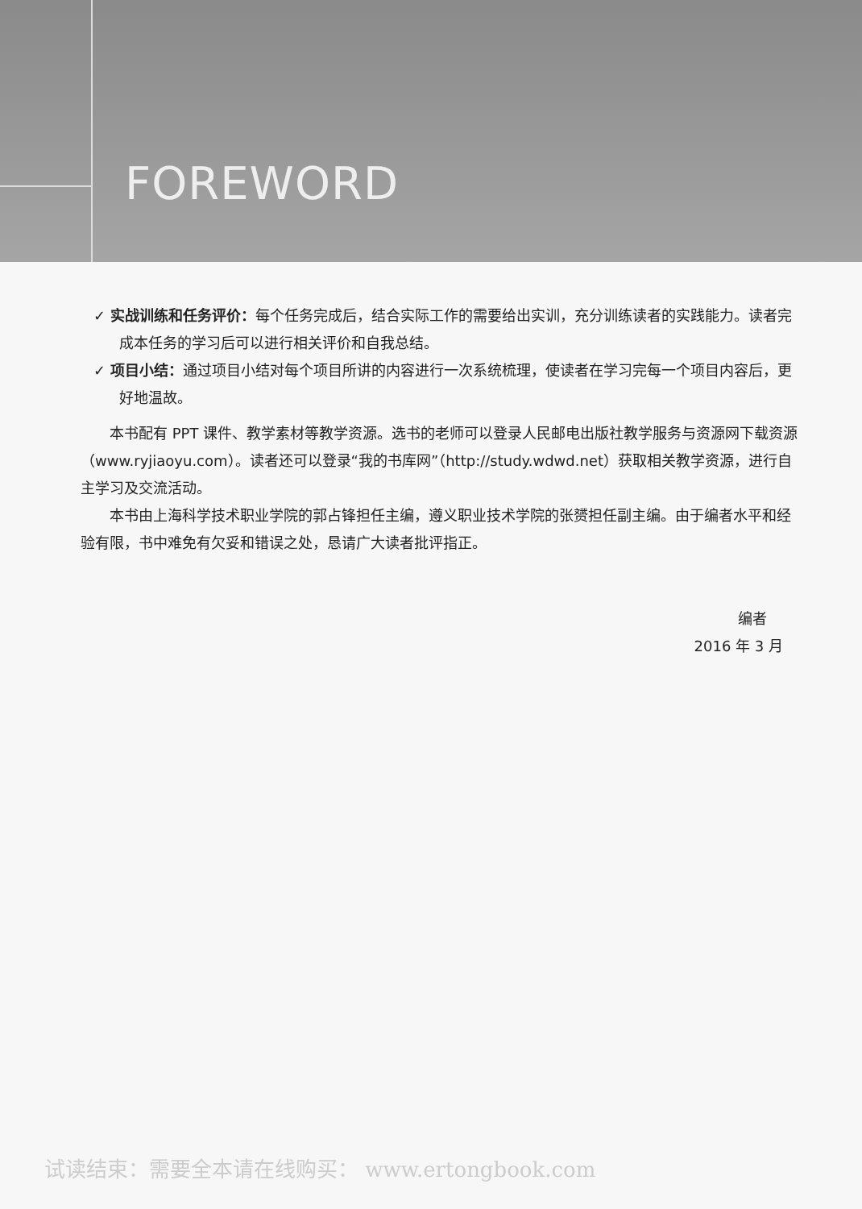FOREWORD
✓ 实战训练和任务评价：每个任务完成后，结合实际工作的需要给出实训，充分训练读者的实践能力。读者完成本任务的学习后可以进行相关评价和自我总结。
✓ 项目小结：通过项目小结对每个项目所讲的内容进行一次系统梳理，使读者在学习完每一个项目内容后，更好地温故。
本书配有 PPT 课件、教学素材等教学资源。选书的老师可以登录人民邮电出版社教学服务与资源网下载资源（www.ryjiaoyu.com）。读者还可以登录“我的书库网”（http://study.wdwd.net）获取相关教学资源，进行自主学习及交流活动。
本书由上海科学技术职业学院的郭占锋担任主编，遵义职业技术学院的张赟担任副主编。由于编者水平和经验有限，书中难免有欠妥和错误之处，恳请广大读者批评指正。
编者
2016 年 3 月
试读结束：需要全本请在线购买： www.ertongbook.com